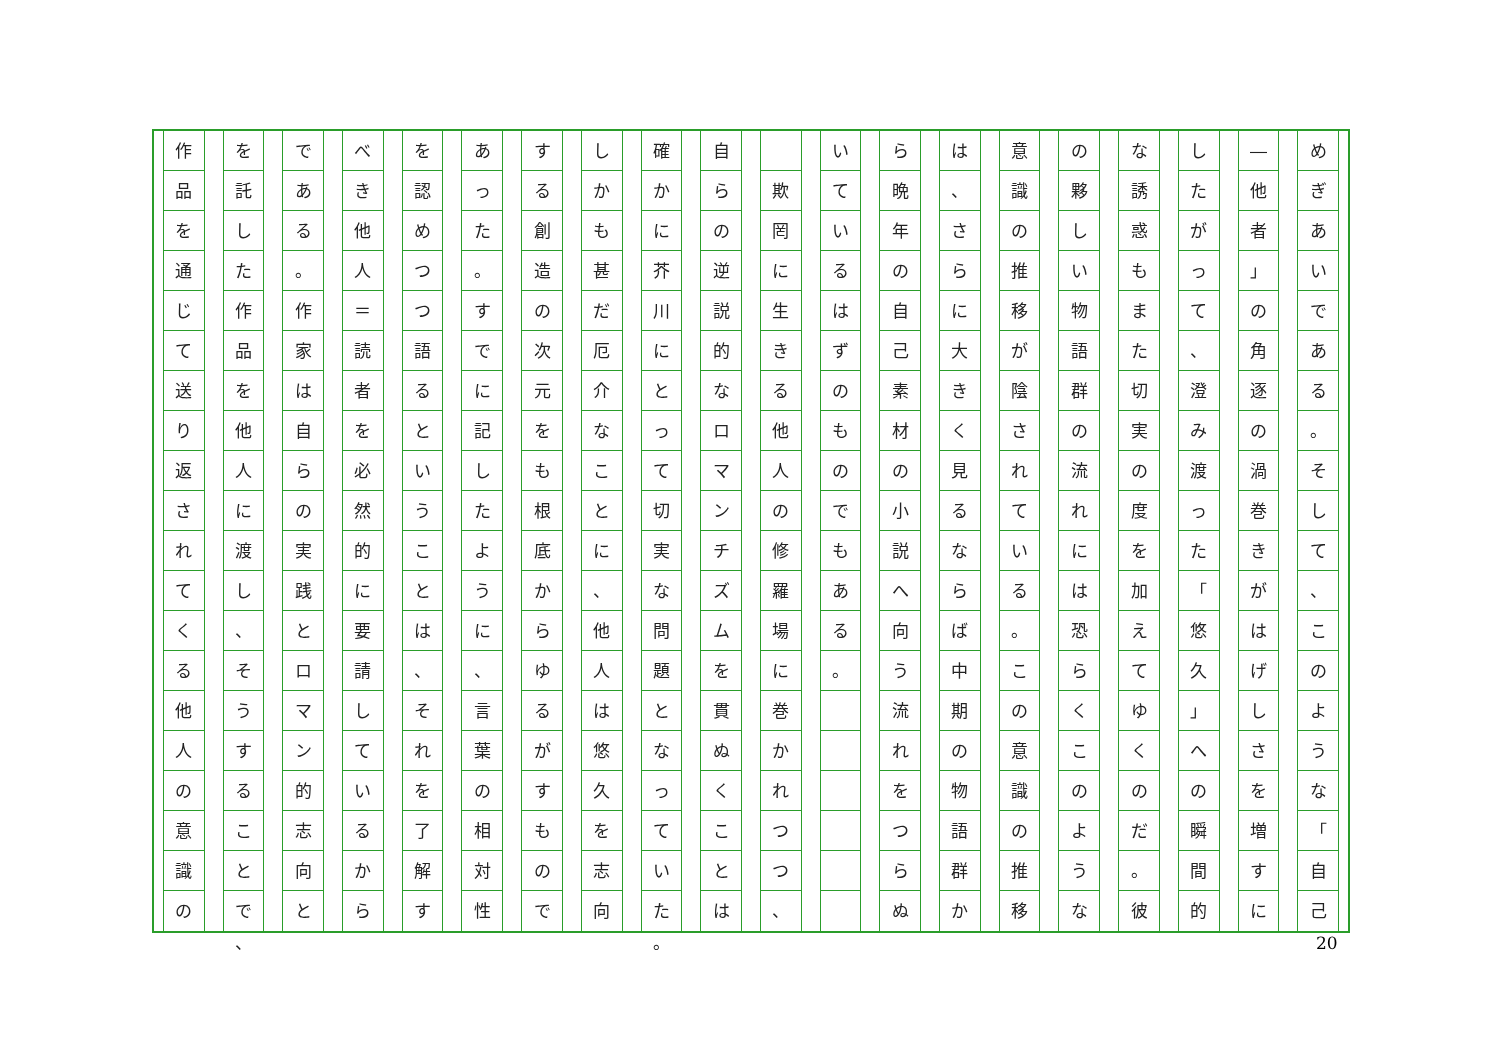め
ぎ
あ
い
で
あ
る
。
そ
し
て
、
こ
の
よ
う
な
「
自
己
―
他
者
」
の
角
逐
の
渦
巻
き
が
は
げ
し
さ
を
増
す
に
し
た
が
っ
て
、
澄
み
渡
っ
た
「
悠
久
」
へ
の
瞬
間
的
な
誘
惑
も
ま
た
切
実
の
度
を
加
え
て
ゆ
く
の
だ
。
彼
の
夥
し
い
物
語
群
の
流
れ
に
は
恐
ら
く
こ
の
よ
う
な
意
識
の
推
移
が
陰
さ
れ
て
い
る
。
こ
の
意
識
の
推
移
は
、
さ
ら
に
大
き
く
見
る
な
ら
ば
中
期
の
物
語
群
か
ら
晩
年
の
自
己
素
材
の
小
説
へ
向
う
流
れ
を
つ
ら
ぬ
い
て
い
る
は
ず
の
も
の
で
も
あ
る
。
欺
罔
に
生
き
る
他
人
の
修
羅
場
に
巻
か
れ
つ
つ
、
自
ら
の
逆
説
的
な
ロ
マ
ン
チ
ズ
ム
を
貫
ぬ
く
こ
と
は
確
か
に
芥
川
に
と
っ
て
切
実
な
問
題
と
な
っ
て
い
た
。
し
か
も
甚
だ
厄
介
な
こ
と
に
、
他
人
は
悠
久
を
志
向
す
る
創
造
の
次
元
を
も
根
底
か
ら
ゆ
る
が
す
も
の
で
あ
っ
た
。
す
で
に
記
し
た
よ
う
に
、
言
葉
の
相
対
性
を
認
め
つ
つ
語
る
と
い
う
こ
と
は
、
そ
れ
を
了
解
す
べ
き
他
人
＝
読
者
を
必
然
的
に
要
請
し
て
い
る
か
ら
で
あ
る
。
作
家
は
自
ら
の
実
践
と
ロ
マ
ン
的
志
向
と
を
託
し
た
作
品
を
他
人
に
渡
し
、
そ
う
す
る
こ
と
で
、
作
品
を
通
じ
て
送
り
返
さ
れ
て
く
る
他
人
の
意
識
の
20